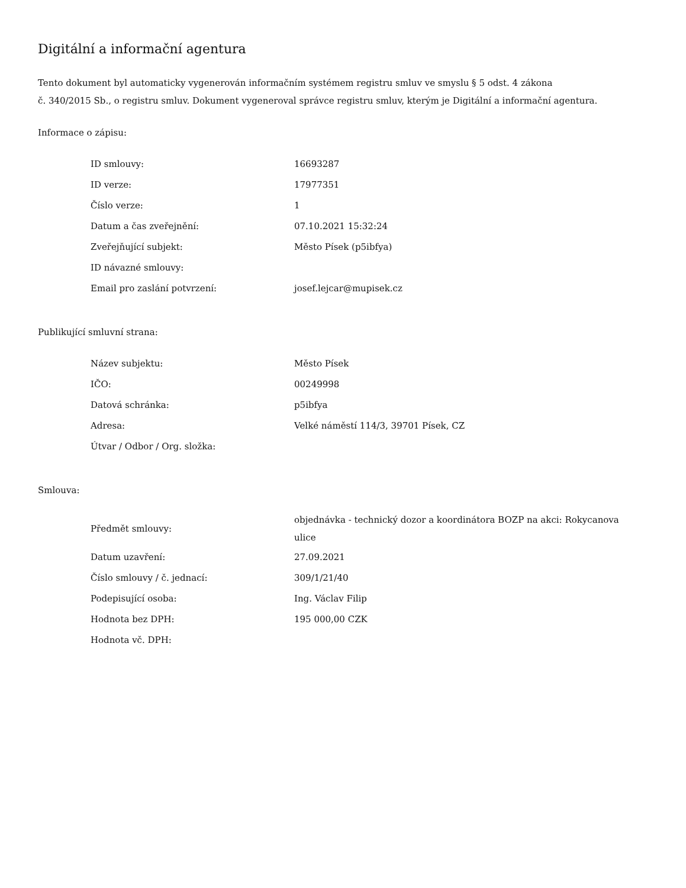Digitální a informační agentura
Tento dokument byl automaticky vygenerován informačním systémem registru smluv ve smyslu § 5 odst. 4 zákona
č. 340/2015 Sb., o registru smluv. Dokument vygeneroval správce registru smluv, kterým je Digitální a informační agentura.
Informace o zápisu:
| ID smlouvy: | 16693287 |
| ID verze: | 17977351 |
| Číslo verze: | 1 |
| Datum a čas zveřejnění: | 07.10.2021 15:32:24 |
| Zveřejňující subjekt: | Město Písek (p5ibfya) |
| ID návazné smlouvy: | |
| Email pro zaslání potvrzení: | josef.lejcar@mupisek.cz |
Publikující smluvní strana:
| Název subjektu: | Město Písek |
| IČO: | 00249998 |
| Datová schránka: | p5ibfya |
| Adresa: | Velké náměstí 114/3, 39701 Písek, CZ |
| Útvar / Odbor / Org. složka: | |
Smlouva:
| Předmět smlouvy: | objednávka - technický dozor a koordinátora BOZP na akci: Rokycanova ulice |
| Datum uzavření: | 27.09.2021 |
| Číslo smlouvy / č. jednací: | 309/1/21/40 |
| Podepisující osoba: | Ing. Václav Filip |
| Hodnota bez DPH: | 195 000,00 CZK |
| Hodnota vč. DPH: | |